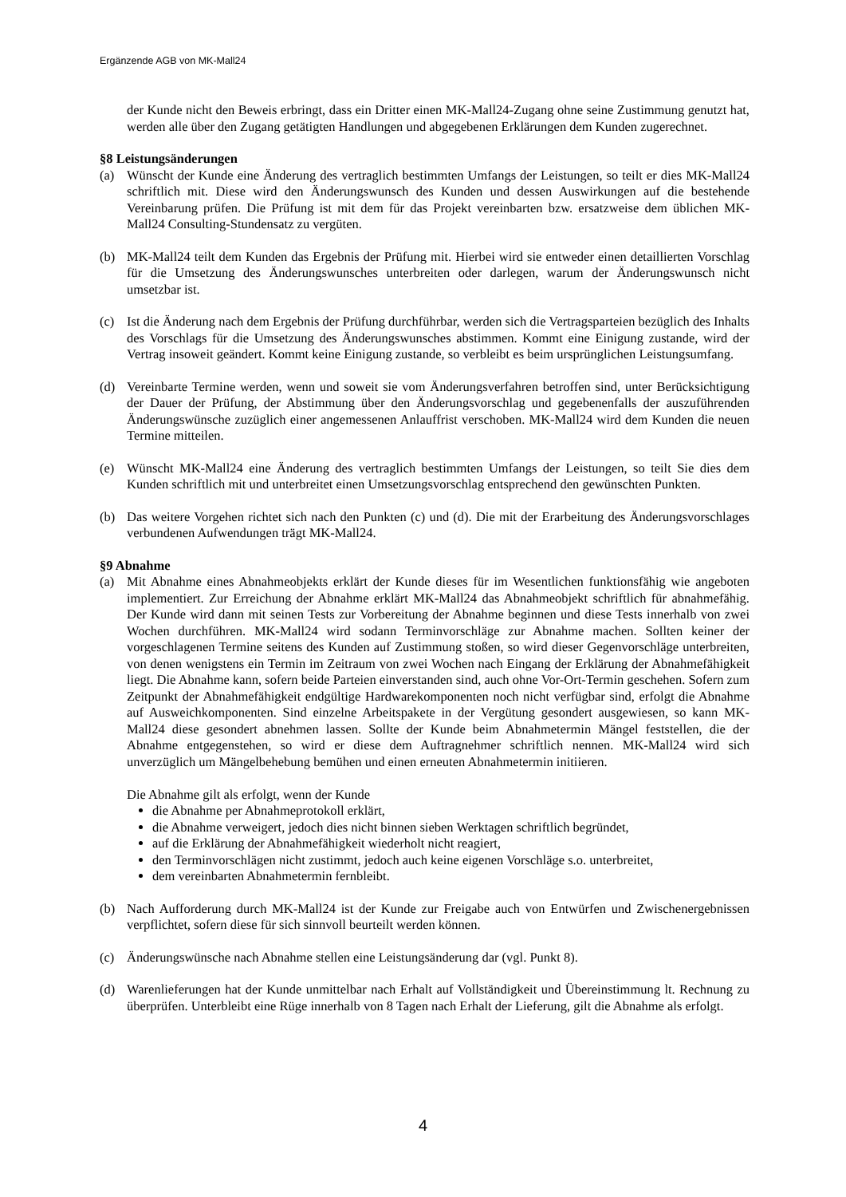Ergänzende AGB von MK-Mall24
der Kunde nicht den Beweis erbringt, dass ein Dritter einen MK-Mall24-Zugang ohne seine Zustimmung genutzt hat, werden alle über den Zugang getätigten Handlungen und abgegebenen Erklärungen dem Kunden zugerechnet.
§8 Leistungsänderungen
(a) Wünscht der Kunde eine Änderung des vertraglich bestimmten Umfangs der Leistungen, so teilt er dies MK-Mall24 schriftlich mit. Diese wird den Änderungswunsch des Kunden und dessen Auswirkungen auf die bestehende Vereinbarung prüfen. Die Prüfung ist mit dem für das Projekt vereinbarten bzw. ersatzweise dem üblichen MK-Mall24 Consulting-Stundensatz zu vergüten.
(b) MK-Mall24 teilt dem Kunden das Ergebnis der Prüfung mit. Hierbei wird sie entweder einen detaillierten Vorschlag für die Umsetzung des Änderungswunsches unterbreiten oder darlegen, warum der Änderungswunsch nicht umsetzbar ist.
(c) Ist die Änderung nach dem Ergebnis der Prüfung durchführbar, werden sich die Vertragsparteien bezüglich des Inhalts des Vorschlags für die Umsetzung des Änderungswunsches abstimmen. Kommt eine Einigung zustande, wird der Vertrag insoweit geändert. Kommt keine Einigung zustande, so verbleibt es beim ursprünglichen Leistungsumfang.
(d) Vereinbarte Termine werden, wenn und soweit sie vom Änderungsverfahren betroffen sind, unter Berücksichtigung der Dauer der Prüfung, der Abstimmung über den Änderungsvorschlag und gegebenenfalls der auszuführenden Änderungswünsche zuzüglich einer angemessenen Anlauffrist verschoben. MK-Mall24 wird dem Kunden die neuen Termine mitteilen.
(e) Wünscht MK-Mall24 eine Änderung des vertraglich bestimmten Umfangs der Leistungen, so teilt Sie dies dem Kunden schriftlich mit und unterbreitet einen Umsetzungsvorschlag entsprechend den gewünschten Punkten.
(b) Das weitere Vorgehen richtet sich nach den Punkten (c) und (d). Die mit der Erarbeitung des Änderungsvorschlages verbundenen Aufwendungen trägt MK-Mall24.
§9 Abnahme
(a) Mit Abnahme eines Abnahmeobjekts erklärt der Kunde dieses für im Wesentlichen funktionsfähig wie angeboten implementiert. Zur Erreichung der Abnahme erklärt MK-Mall24 das Abnahmeobjekt schriftlich für abnahmefähig. Der Kunde wird dann mit seinen Tests zur Vorbereitung der Abnahme beginnen und diese Tests innerhalb von zwei Wochen durchführen. MK-Mall24 wird sodann Terminvorschläge zur Abnahme machen. Sollten keiner der vorgeschlagenen Termine seitens des Kunden auf Zustimmung stoßen, so wird dieser Gegenvorschläge unterbreiten, von denen wenigstens ein Termin im Zeitraum von zwei Wochen nach Eingang der Erklärung der Abnahmefähigkeit liegt. Die Abnahme kann, sofern beide Parteien einverstanden sind, auch ohne Vor-Ort-Termin geschehen. Sofern zum Zeitpunkt der Abnahmefähigkeit endgültige Hardwarekomponenten noch nicht verfügbar sind, erfolgt die Abnahme auf Ausweichkomponenten. Sind einzelne Arbeitspakete in der Vergütung gesondert ausgewiesen, so kann MK-Mall24 diese gesondert abnehmen lassen. Sollte der Kunde beim Abnahmetermin Mängel feststellen, die der Abnahme entgegenstehen, so wird er diese dem Auftragnehmer schriftlich nennen. MK-Mall24 wird sich unverzüglich um Mängelbehebung bemühen und einen erneuten Abnahmetermin initiieren.
Die Abnahme gilt als erfolgt, wenn der Kunde
die Abnahme per Abnahmeprotokoll erklärt,
die Abnahme verweigert, jedoch dies nicht binnen sieben Werktagen schriftlich begründet,
auf die Erklärung der Abnahmefähigkeit wiederholt nicht reagiert,
den Terminvorschlägen nicht zustimmt, jedoch auch keine eigenen Vorschläge s.o. unterbreitet,
dem vereinbarten Abnahmetermin fernbleibt.
(b) Nach Aufforderung durch MK-Mall24 ist der Kunde zur Freigabe auch von Entwürfen und Zwischenergebnissen verpflichtet, sofern diese für sich sinnvoll beurteilt werden können.
(c) Änderungswünsche nach Abnahme stellen eine Leistungsänderung dar (vgl. Punkt 8).
(d) Warenlieferungen hat der Kunde unmittelbar nach Erhalt auf Vollständigkeit und Übereinstimmung lt. Rechnung zu überprüfen. Unterbleibt eine Rüge innerhalb von 8 Tagen nach Erhalt der Lieferung, gilt die Abnahme als erfolgt.
4